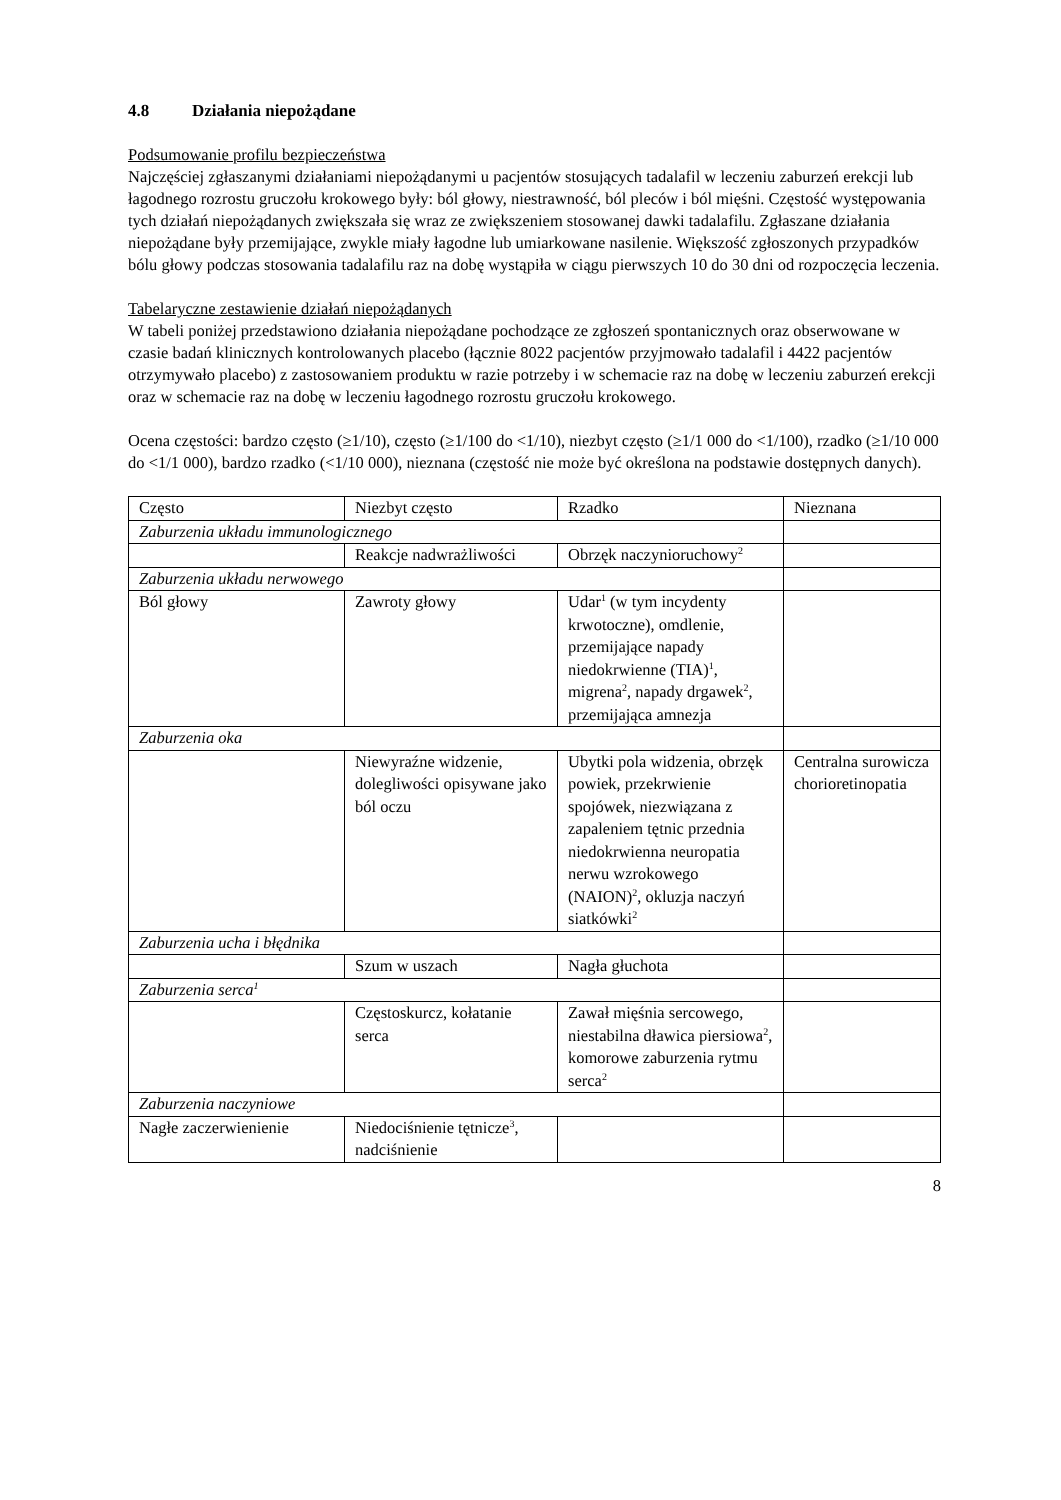4.8 Działania niepożądane
Podsumowanie profilu bezpieczeństwa
Najczęściej zgłaszanymi działaniami niepożądanymi u pacjentów stosujących tadalafil w leczeniu zaburzeń erekcji lub łagodnego rozrostu gruczołu krokowego były: ból głowy, niestrawność, ból pleców i ból mięśni. Częstość występowania tych działań niepożądanych zwiększała się wraz ze zwiększeniem stosowanej dawki tadalafilu. Zgłaszane działania niepożądane były przemijające, zwykle miały łagodne lub umiarkowane nasilenie. Większość zgłoszonych przypadków bólu głowy podczas stosowania tadalafilu raz na dobę wystąpiła w ciągu pierwszych 10 do 30 dni od rozpoczęcia leczenia.
Tabelaryczne zestawienie działań niepożądanych
W tabeli poniżej przedstawiono działania niepożądane pochodzące ze zgłoszeń spontanicznych oraz obserwowane w czasie badań klinicznych kontrolowanych placebo (łącznie 8022 pacjentów przyjmowało tadalafil i 4422 pacjentów otrzymywało placebo) z zastosowaniem produktu w razie potrzeby i w schemacie raz na dobę w leczeniu zaburzeń erekcji oraz w schemacie raz na dobę w leczeniu łagodnego rozrostu gruczołu krokowego.
Ocena częstości: bardzo często (≥1/10), często (≥1/100 do <1/10), niezbyt często (≥1/1 000 do <1/100), rzadko (≥1/10 000 do <1/1 000), bardzo rzadko (<1/10 000), nieznana (częstość nie może być określona na podstawie dostępnych danych).
| Często | Niezbyt często | Rzadko | Nieznana |
| Zaburzenia układu immunologicznego | | | |
| | Reakcje nadwrażliwości | Obrzęk naczynioruchowy<sup>2</sup> | |
| Zaburzenia układu nerwowego | | | |
| Ból głowy | Zawroty głowy | Udar<sup>1</sup> (w tym incydenty krwotoczne), omdlenie, przemijające napady niedokrwienne (TIA)<sup>1</sup>, migrena<sup>2</sup>, napady drgawek<sup>2</sup>, przemijająca amnezja | |
| Zaburzenia oka | | | |
| | Niewyraźne widzenie, dolegliwości opisywane jako ból oczu | Ubytki pola widzenia, obrzęk powiek, przekrwienie spojówek, niezwiązana z zapaleniem tętnic przednia niedokrwienna neuropatia nerwu wzrokowego (NAION)<sup>2</sup>, okluzja naczyń siatkówki<sup>2</sup> | Centralna surowicza chorioretinopatia |
| Zaburzenia ucha i błędnika | | | |
| | Szum w uszach | Nagła głuchota | |
| Zaburzenia serca<sup>1</sup> | | | |
| | Częstoskurcz, kołatanie serca | Zawał mięśnia sercowego, niestabilna dławica piersiowa<sup>2</sup>, komorowe zaburzenia rytmu serca<sup>2</sup> | |
| Zaburzenia naczyniowe | | | |
| Nagłe zaczerwienienie | Niedociśnienie tętnicze<sup>3</sup>, nadciśnienie | | |
8